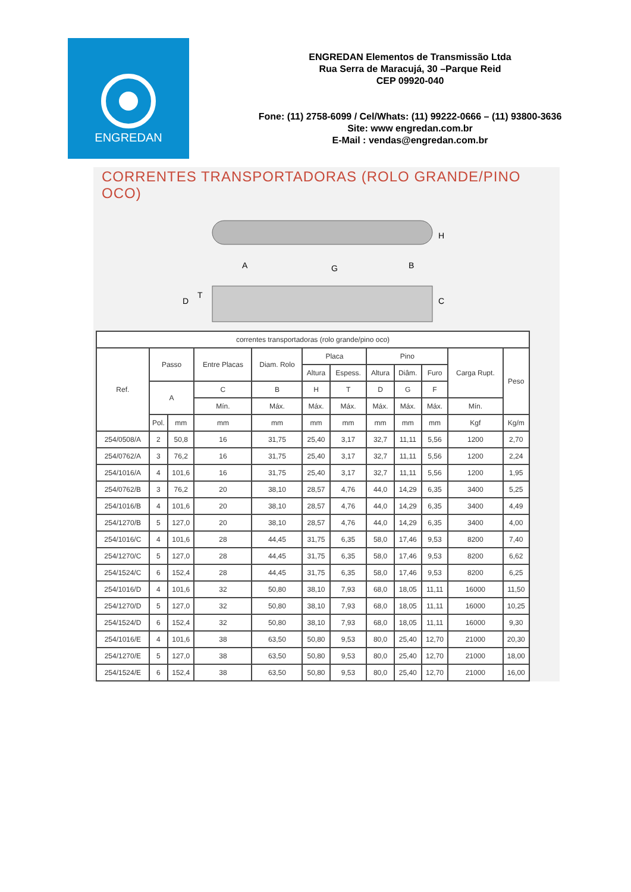ENGREDAN
ENGREDAN Elementos de Transmissão Ltda
Rua Serra de Maracujá, 30 –Parque Reid
CEP 09920-040
Fone: (11) 2758-6099 / Cel/Whats: (11) 99222-0666 – (11) 93800-3636
Site: www engredan.com.br
E-Mail : vendas@engredan.com.br
CORRENTES TRANSPORTADORAS (ROLO GRANDE/PINO OCO)
A
B
H
C
D
T
G
| correntes transportadoras (rolo grande/pino oco) | | | | | | | | | | | |
| --- | --- | --- | --- | --- | --- | --- | --- | --- | --- | --- | --- |
| Ref. | Passo | | Entre Placas | Diam. Rolo | Placa | | Pino | | | Carga Rupt. | Peso |
| | | | | | Altura | Espess. | Altura | Diâm. | Furo | | |
| | A | | C | B | H | T | D | G | F | | |
| | | | Mín. | Máx. | Máx. | Máx. | Máx. | Máx. | Máx. | Mín. | |
| | Pol. | mm | mm | mm | mm | mm | mm | mm | mm | Kgf | Kg/m |
| 254/0508/A | 2 | 50,8 | 16 | 31,75 | 25,40 | 3,17 | 32,7 | 11,11 | 5,56 | 1200 | 2,70 |
| 254/0762/A | 3 | 76,2 | 16 | 31,75 | 25,40 | 3,17 | 32,7 | 11,11 | 5,56 | 1200 | 2,24 |
| 254/1016/A | 4 | 101,6 | 16 | 31,75 | 25,40 | 3,17 | 32,7 | 11,11 | 5,56 | 1200 | 1,95 |
| 254/0762/B | 3 | 76,2 | 20 | 38,10 | 28,57 | 4,76 | 44,0 | 14,29 | 6,35 | 3400 | 5,25 |
| 254/1016/B | 4 | 101,6 | 20 | 38,10 | 28,57 | 4,76 | 44,0 | 14,29 | 6,35 | 3400 | 4,49 |
| 254/1270/B | 5 | 127,0 | 20 | 38,10 | 28,57 | 4,76 | 44,0 | 14,29 | 6,35 | 3400 | 4,00 |
| 254/1016/C | 4 | 101,6 | 28 | 44,45 | 31,75 | 6,35 | 58,0 | 17,46 | 9,53 | 8200 | 7,40 |
| 254/1270/C | 5 | 127,0 | 28 | 44,45 | 31,75 | 6,35 | 58,0 | 17,46 | 9,53 | 8200 | 6,62 |
| 254/1524/C | 6 | 152,4 | 28 | 44,45 | 31,75 | 6,35 | 58,0 | 17,46 | 9,53 | 8200 | 6,25 |
| 254/1016/D | 4 | 101,6 | 32 | 50,80 | 38,10 | 7,93 | 68,0 | 18,05 | 11,11 | 16000 | 11,50 |
| 254/1270/D | 5 | 127,0 | 32 | 50,80 | 38,10 | 7,93 | 68,0 | 18,05 | 11,11 | 16000 | 10,25 |
| 254/1524/D | 6 | 152,4 | 32 | 50,80 | 38,10 | 7,93 | 68,0 | 18,05 | 11,11 | 16000 | 9,30 |
| 254/1016/E | 4 | 101,6 | 38 | 63,50 | 50,80 | 9,53 | 80,0 | 25,40 | 12,70 | 21000 | 20,30 |
| 254/1270/E | 5 | 127,0 | 38 | 63,50 | 50,80 | 9,53 | 80,0 | 25,40 | 12,70 | 21000 | 18,00 |
| 254/1524/E | 6 | 152,4 | 38 | 63,50 | 50,80 | 9,53 | 80,0 | 25,40 | 12,70 | 21000 | 16,00 |